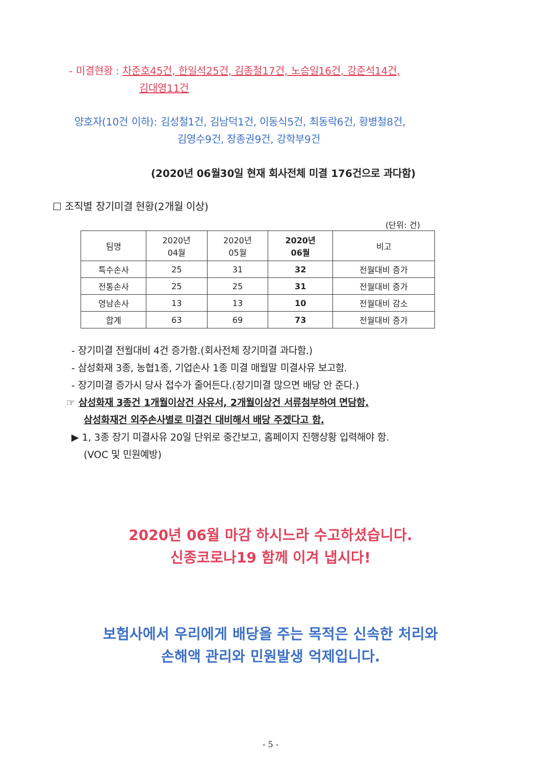- 미결현황 : 차준호45건, 한일석25건, 김종철17건, 노승일16건, 강준석14건,
김대영11건
양호자(10건 이하): 김성철1건, 김남덕1건, 이동식5건, 최동락6건, 황병철8건,
김영수9건, 장종권9건, 강학부9건
(2020년 06월30일 현재 회사전체 미결 176건으로 과다함)
☐ 조직별 장기미결 현황(2개월 이상)
(단위: 건)
| 팀명 | 2020년 04월 | 2020년 05월 | 2020년 06월 | 비고 |
| --- | --- | --- | --- | --- |
| 특수손사 | 25 | 31 | 32 | 전월대비 증가 |
| 전통손사 | 25 | 25 | 31 | 전월대비 증가 |
| 영남손사 | 13 | 13 | 10 | 전월대비 감소 |
| 합계 | 63 | 69 | 73 | 전월대비 증가 |
- 장기미결 전월대비 4건 증가함.(회사전체 장기미결 과다함.)
- 삼성화재 3종, 농협1종, 기업손사 1종 미결 매월말 미결사유 보고함.
- 장기미결 증가시 당사 접수가 줄어든다.(장기미결 많으면 배당 안 준다.)
☞ 삼성화재 3종건 1개월이상건 사유서, 2개월이상건 서류첨부하여 면담함.
삼성화재건 외주손사별로 미결건 대비해서 배당 주겠다고 함.
▶ 1, 3종 장기 미결사유 20일 단위로 중간보고, 홈페이지 진행상황 입력해야 함.
(VOC 및 민원예방)
2020년 06월 마감 하시느라 수고하셨습니다.
신종코로나19 함께 이겨 냅시다!
보험사에서 우리에게 배당을 주는 목적은 신속한 처리와
손해액 관리와 민원발생 억제입니다.
- 5 -